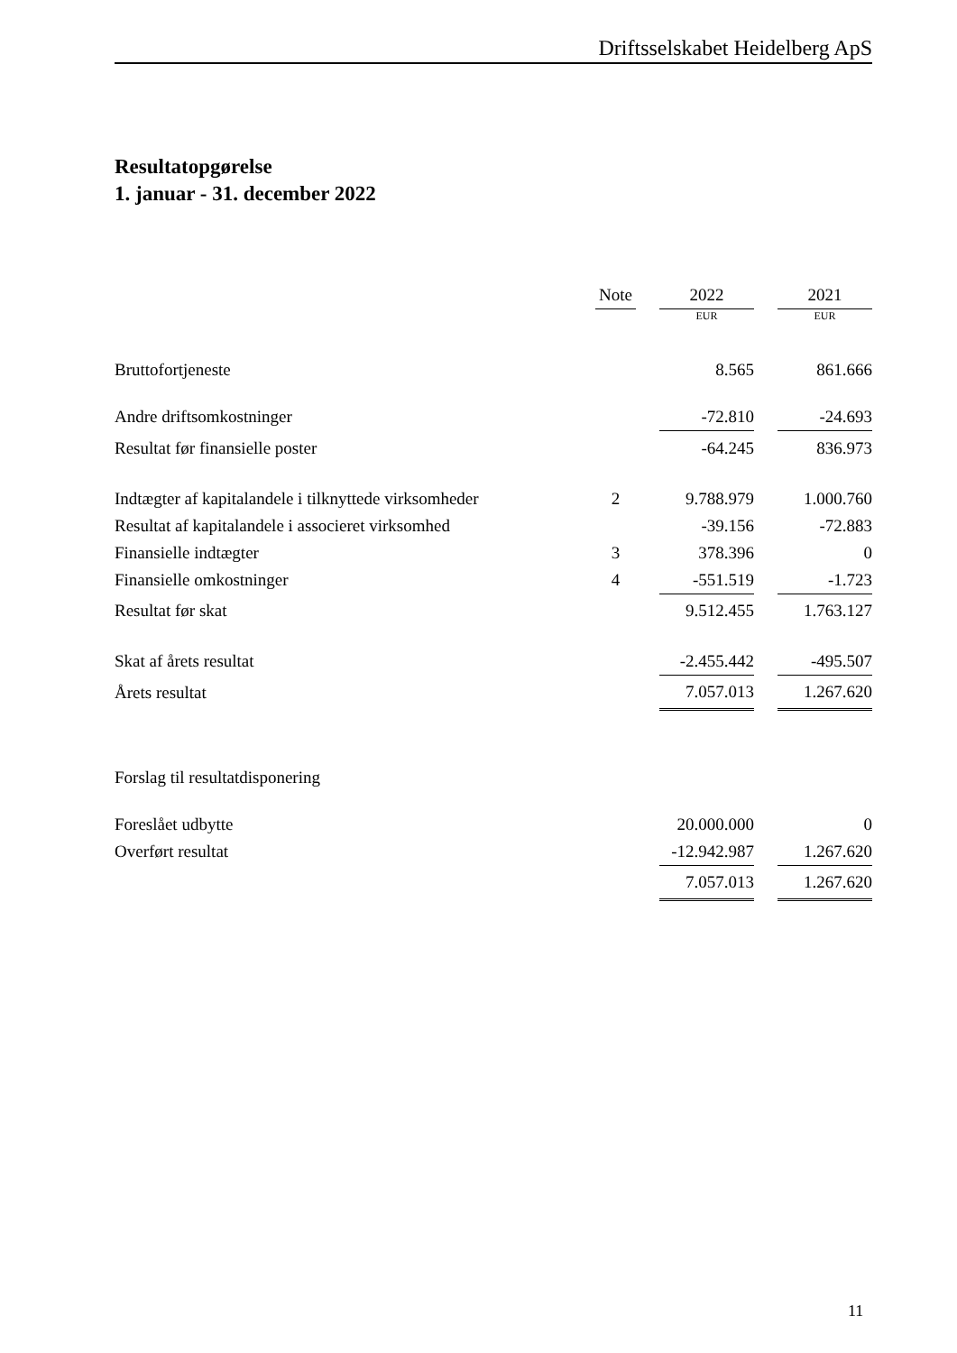Driftsselskabet Heidelberg ApS
Resultatopgørelse
1. januar - 31. december 2022
| | Note | | 2022 | | 2021 |
| --- | --- | --- | --- | --- | --- |
| | | | EUR | | EUR |
| Bruttofortjeneste | | | 8.565 | | 861.666 |
| Andre driftsomkostninger | | | -72.810 | | -24.693 |
| Resultat før finansielle poster | | | -64.245 | | 836.973 |
| Indtægter af kapitalandele i tilknyttede virksomheder | 2 | | 9.788.979 | | 1.000.760 |
| Resultat af kapitalandele i associeret virksomhed | | | -39.156 | | -72.883 |
| Finansielle indtægter | 3 | | 378.396 | | 0 |
| Finansielle omkostninger | 4 | | -551.519 | | -1.723 |
| Resultat før skat | | | 9.512.455 | | 1.763.127 |
| Skat af årets resultat | | | -2.455.442 | | -495.507 |
| Årets resultat | | | 7.057.013 | | 1.267.620 |
| Forslag til resultatdisponering | | | | | |
| Foreslået udbytte | | | 20.000.000 | | 0 |
| Overført resultat | | | -12.942.987 | | 1.267.620 |
| | | | 7.057.013 | | 1.267.620 |
11